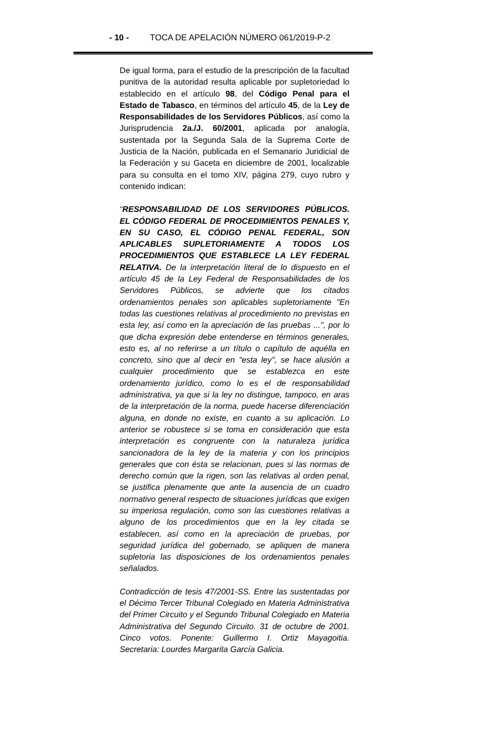- 10 - TOCA DE APELACIÓN NÚMERO 061/2019-P-2
De igual forma, para el estudio de la prescripción de la facultad punitiva de la autoridad resulta aplicable por supletoriedad lo establecido en el artículo 98, del Código Penal para el Estado de Tabasco, en términos del artículo 45, de la Ley de Responsabilidades de los Servidores Públicos, así como la Jurisprudencia 2a./J. 60/2001, aplicada por analogía, sustentada por la Segunda Sala de la Suprema Corte de Justicia de la Nación, publicada en el Semanario Juridicial de la Federación y su Gaceta en diciembre de 2001, localizable para su consulta en el tomo XIV, página 279, cuyo rubro y contenido indican:
“RESPONSABILIDAD DE LOS SERVIDORES PÚBLICOS. EL CÓDIGO FEDERAL DE PROCEDIMIENTOS PENALES Y, EN SU CASO, EL CÓDIGO PENAL FEDERAL, SON APLICABLES SUPLETORIAMENTE A TODOS LOS PROCEDIMIENTOS QUE ESTABLECE LA LEY FEDERAL RELATIVA. De la interpretación literal de lo dispuesto en el artículo 45 de la Ley Federal de Responsabilidades de los Servidores Públicos, se advierte que los citados ordenamientos penales son aplicables supletoriamente "En todas las cuestiones relativas al procedimiento no previstas en esta ley, así como en la apreciación de las pruebas ...", por lo que dicha expresión debe entenderse en términos generales, esto es, al no referirse a un título o capítulo de aquélla en concreto, sino que al decir en "esta ley", se hace alusión a cualquier procedimiento que se establezca en este ordenamiento jurídico, como lo es el de responsabilidad administrativa, ya que si la ley no distingue, tampoco, en aras de la interpretación de la norma, puede hacerse diferenciación alguna, en donde no existe, en cuanto a su aplicación. Lo anterior se robustece si se toma en consideración que esta interpretación es congruente con la naturaleza jurídica sancionadora de la ley de la materia y con los principios generales que con ésta se relacionan, pues si las normas de derecho común que la rigen, son las relativas al orden penal, se justifica plenamente que ante la ausencia de un cuadro normativo general respecto de situaciones jurídicas que exigen su imperiosa regulación, como son las cuestiones relativas a alguno de los procedimientos que en la ley citada se establecen, así como en la apreciación de pruebas, por seguridad jurídica del gobernado, se apliquen de manera supletoria las disposiciones de los ordenamientos penales señalados.
Contradicción de tesis 47/2001-SS. Entre las sustentadas por el Décimo Tercer Tribunal Colegiado en Materia Administrativa del Primer Circuito y el Segundo Tribunal Colegiado en Materia Administrativa del Segundo Circuito. 31 de octubre de 2001. Cinco votos. Ponente: Guillermo I. Ortiz Mayagoitia. Secretaria: Lourdes Margarita García Galicia.